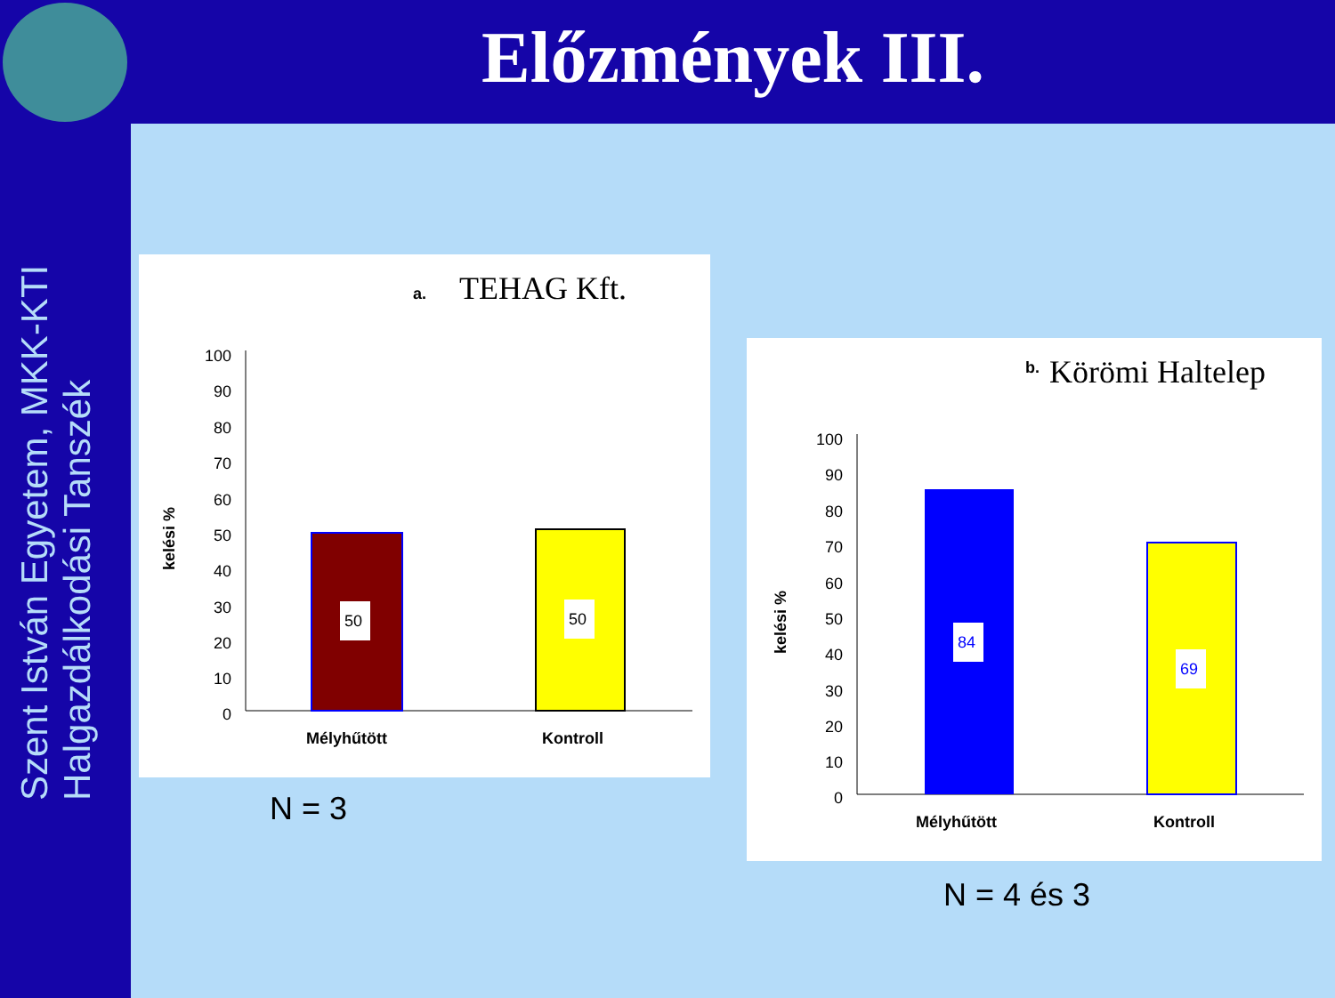Előzmények III.
Szent István Egyetem, MKK-KTI
Halgazdálkodási Tanszék
a.
TEHAG Kft.
100
90
80
70
60
50
40
30
20
10
0
kelési %
50
50
Mélyhűtött
Kontroll
N = 3
b.
Körömi Haltelep
100
90
80
70
60
50
40
30
20
10
0
kelési %
84
69
Mélyhűtött
Kontroll
N = 4 és 3